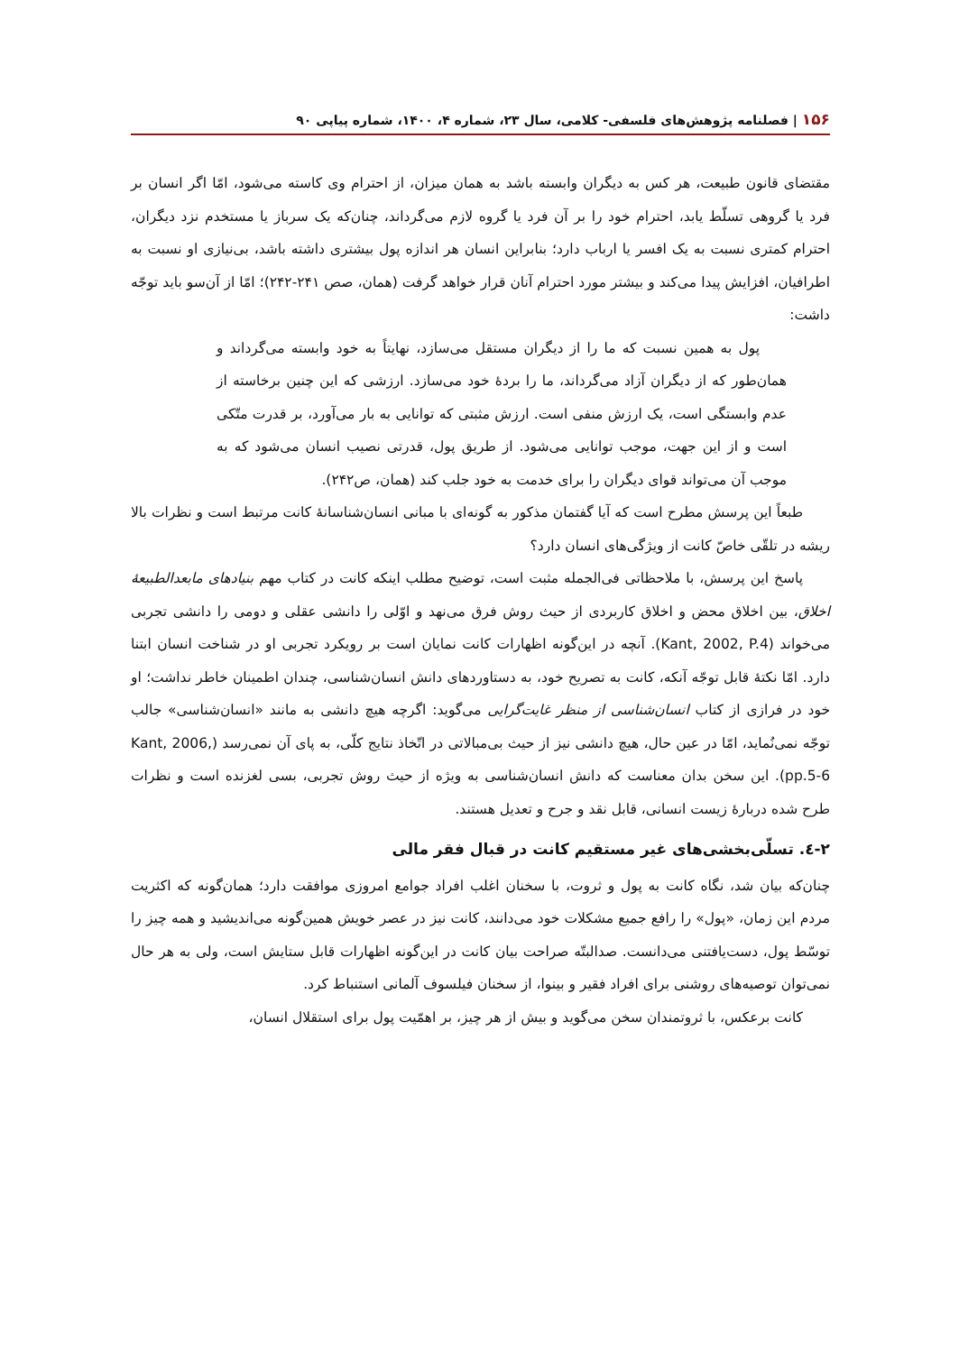۱۵۶ | فصلنامه پژوهش‌های فلسفی- کلامی، سال ۲۳، شماره ۴، ۱۴۰۰، شماره پیاپی ۹۰
مقتضای قانون طبیعت، هر کس به دیگران وابسته باشد به همان میزان، از احترام وی کاسته می‌شود، امّا اگر انسان بر فرد یا گروهی تسلّط یابد، احترام خود را بر آن فرد یا گروه لازم می‌گرداند، چنان‌که یک سرباز یا مستخدم نزد دیگران، احترام کمتری نسبت به یک افسر یا ارباب دارد؛ بنابراین انسان هر اندازه پول بیشتری داشته باشد، بی‌نیازی او نسبت به اطرافیان، افزایش پیدا می‌کند و بیشتر مورد احترام آنان قرار خواهد گرفت (همان، صص ۲۴۱-۲۴۲)؛ امّا از آن‌سو باید توجّه داشت:
پول به همین نسبت که ما را از دیگران مستقل می‌سازد، نهایتاً به خود وابسته می‌گرداند و همان‌طور که از دیگران آزاد می‌گرداند، ما را بردهٔ خود می‌سازد. ارزشی که این چنین برخاسته از عدم وابستگی است، یک ارزش منفی است. ارزش مثبتی که توانایی به بار می‌آورد، بر قدرت متّکی است و از این جهت، موجب توانایی می‌شود. از طریق پول، قدرتی نصیب انسان می‌شود که به موجب آن می‌تواند قوای دیگران را برای خدمت به خود جلب کند (همان، ص۲۴۲).
طبعاً این پرسش مطرح است که آیا گفتمان مذکور به گونه‌ای با مبانی انسان‌شناسانهٔ کانت مرتبط است و نظرات بالا ریشه در تلقّی خاصّ کانت از ویژگی‌های انسان دارد؟
پاسخ این پرسش، با ملاحظاتی فی‌الجمله مثبت است، توضیح مطلب اینکه کانت در کتاب مهم بنیادهای مابعدالطبیعهٔ اخلاق، بین اخلاق محض و اخلاق کاربردی از حیث روش فرق می‌نهد و اوّلی را دانشی عقلی و دومی را دانشی تجربی می‌خواند (Kant, 2002, P.4). آنچه در این‌گونه اظهارات کانت نمایان است بر رویکرد تجربی او در شناخت انسان ابتنا دارد. امّا نکتهٔ قابل توجّه آنکه، کانت به تصریح خود، به دستاوردهای دانش انسان‌شناسی، چندان اطمینان خاطر نداشت؛ او خود در فرازی از کتاب انسان‌شناسی از منظر غایت‌گرایی می‌گوید: اگرچه هیچ دانشی به مانند «انسان‌شناسی» جالب توجّه نمی‌نُماید، امّا در عین حال، هیچ دانشی نیز از حیث بی‌مبالاتی در اتّخاذ نتایج کلّی، به پای آن نمی‌رسد (Kant, 2006, pp.5-6). این سخن بدان معناست که دانش انسان‌شناسی به ویژه از حیث روش تجربی، بسی لغزنده است و نظرات طرح شده دربارهٔ زیست انسانی، قابل نقد و جرح و تعدیل هستند.
۲-٤. تسلّی‌بخشی‌های غیر مستقیم کانت در قبال فقر مالی
چنان‌که بیان شد، نگاه کانت به پول و ثروت، با سخنان اغلب افراد جوامع امروزی موافقت دارد؛ همان‌گونه که اکثریت مردم این زمان، «پول» را رافع جمیع مشکلات خود می‌دانند، کانت نیز در عصر خویش همین‌گونه می‌اندیشید و همه چیز را توسّط پول، دست‌یافتنی می‌دانست. صدالبتّه صراحت بیان کانت در این‌گونه اظهارات قابل ستایش است، ولی به هر حال نمی‌توان توصیه‌های روشنی برای افراد فقیر و بینوا، از سخنان فیلسوف آلمانی استنباط کرد.
کانت برعکس، با ثروتمندان سخن می‌گوید و بیش از هر چیز، بر اهمّیت پول برای استقلال انسان،